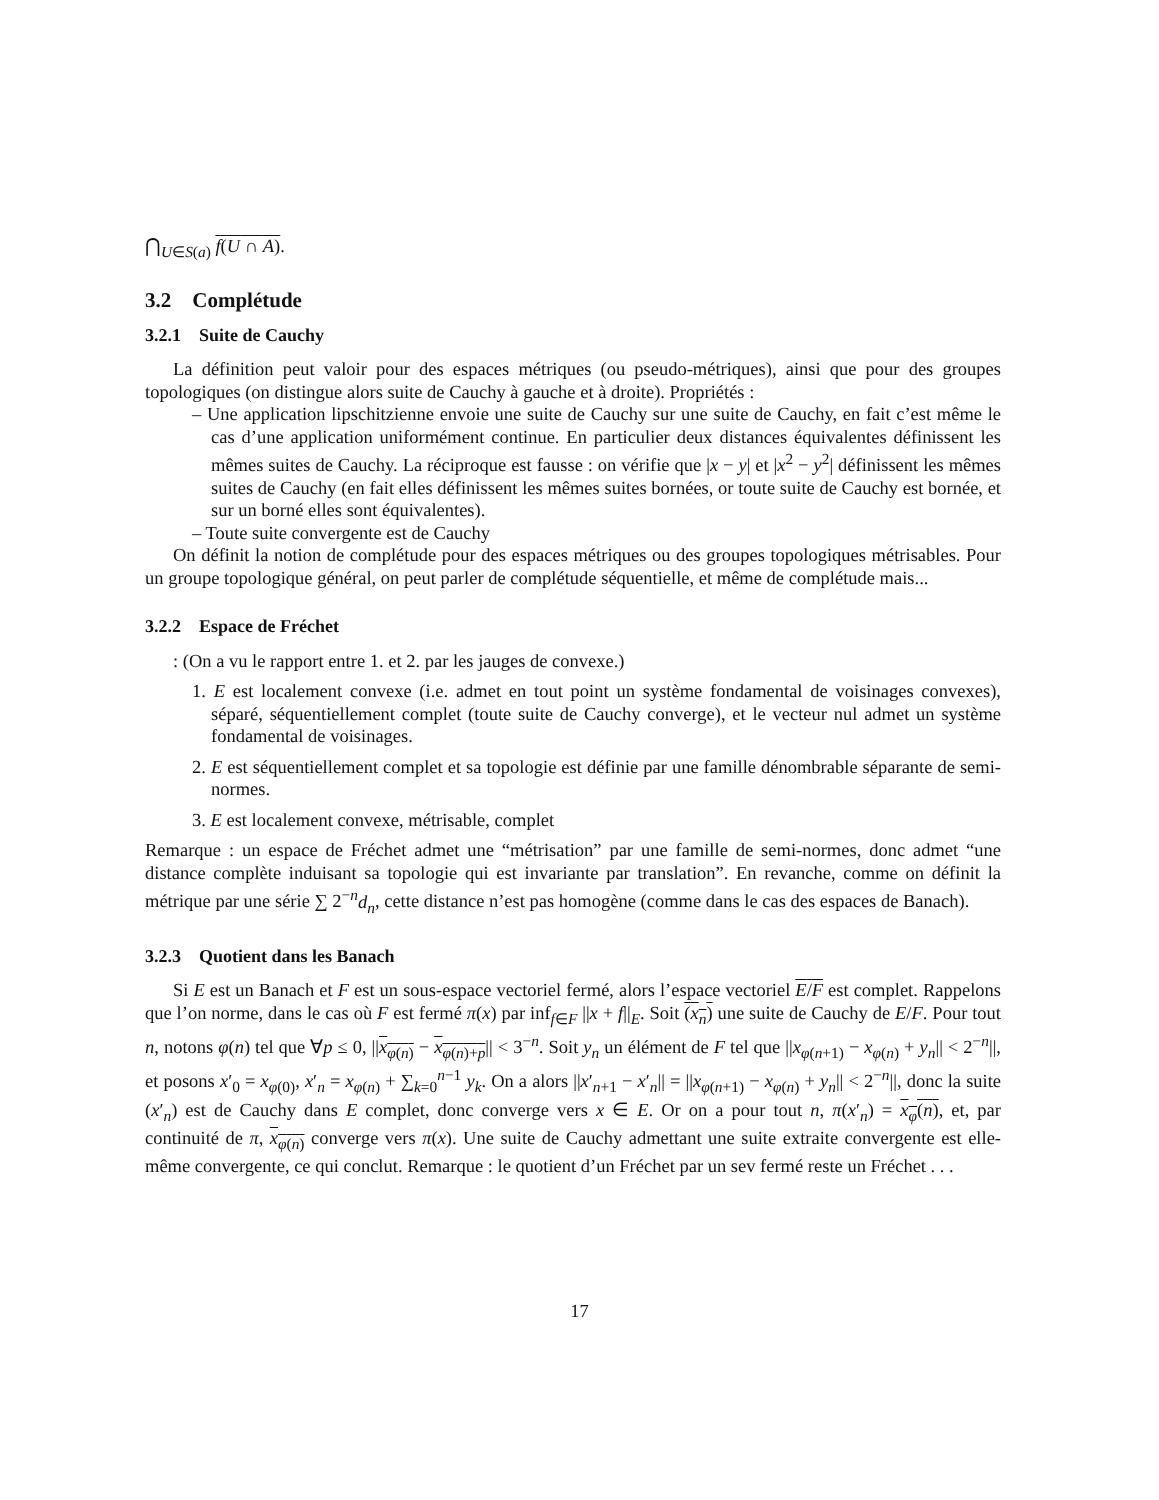⋂<sub>U∈S(a)</sub> f(U ∩ A).
3.2 Complétude
3.2.1 Suite de Cauchy
La définition peut valoir pour des espaces métriques (ou pseudo-métriques), ainsi que pour des groupes topologiques (on distingue alors suite de Cauchy à gauche et à droite). Propriétés :
– Une application lipschitzienne envoie une suite de Cauchy sur une suite de Cauchy, en fait c’est même le cas d’une application uniformément continue. En particulier deux distances équivalentes définissent les mêmes suites de Cauchy. La réciproque est fausse : on vérifie que |x − y| et |x<sup>2</sup> − y<sup>2</sup>| définissent les mêmes suites de Cauchy (en fait elles définissent les mêmes suites bornées, or toute suite de Cauchy est bornée, et sur un borné elles sont équivalentes).
– Toute suite convergente est de Cauchy
On définit la notion de complétude pour des espaces métriques ou des groupes topologiques métrisables. Pour un groupe topologique général, on peut parler de complétude séquentielle, et même de complétude mais...
3.2.2 Espace de Fréchet
: (On a vu le rapport entre 1. et 2. par les jauges de convexe.)
1. E est localement convexe (i.e. admet en tout point un système fondamental de voisinages convexes), séparé, séquentiellement complet (toute suite de Cauchy converge), et le vecteur nul admet un système fondamental de voisinages.
2. E est séquentiellement complet et sa topologie est définie par une famille dénombrable séparante de semi-normes.
3. E est localement convexe, métrisable, complet
Remarque : un espace de Fréchet admet une “métrisation” par une famille de semi-normes, donc admet “une distance complète induisant sa topologie qui est invariante par translation”. En revanche, comme on définit la métrique par une série ∑ 2<sup>−n</sup>d<sub>n</sub>, cette distance n’est pas homogène (comme dans le cas des espaces de Banach).
3.2.3 Quotient dans les Banach
Si E est un Banach et F est un sous-espace vectoriel fermé, alors l’espace vectoriel E/F est complet. Rappelons que l’on norme, dans le cas où F est fermé π(x) par inf<sub>f∈F</sub> ||x + f||<sub>E</sub>. Soit (x<sub>n</sub>) une suite de Cauchy de E/F. Pour tout n, notons φ(n) tel que ∀p ≤ 0, ||x<sub>φ(n)</sub> − x<sub>φ(n)+p</sub>|| < 3<sup>−n</sup>. Soit y<sub>n</sub> un élément de F tel que ||x<sub>φ(n+1)</sub> − x<sub>φ(n)</sub> + y<sub>n</sub>|| < 2<sup>−n</sup>||, et posons x′<sub>0</sub> = x<sub>φ(0)</sub>, x′<sub>n</sub> = x<sub>φ(n)</sub> + ∑<sub>k=0</sub><sup>n−1</sup> y<sub>k</sub>. On a alors ||x′<sub>n+1</sub> − x′<sub>n</sub>|| = ||x<sub>φ(n+1)</sub> − x<sub>φ(n)</sub> + y<sub>n</sub>|| < 2<sup>−n</sup>||, donc la suite (x′<sub>n</sub>) est de Cauchy dans E complet, donc converge vers x ∈ E. Or on a pour tout n, π(x′<sub>n</sub>) = x<sub>φ</sub>(n), et, par continuité de π, x<sub>φ(n)</sub> converge vers π(x). Une suite de Cauchy admettant une suite extraite convergente est elle-même convergente, ce qui conclut. Remarque : le quotient d’un Fréchet par un sev fermé reste un Fréchet . . .
17